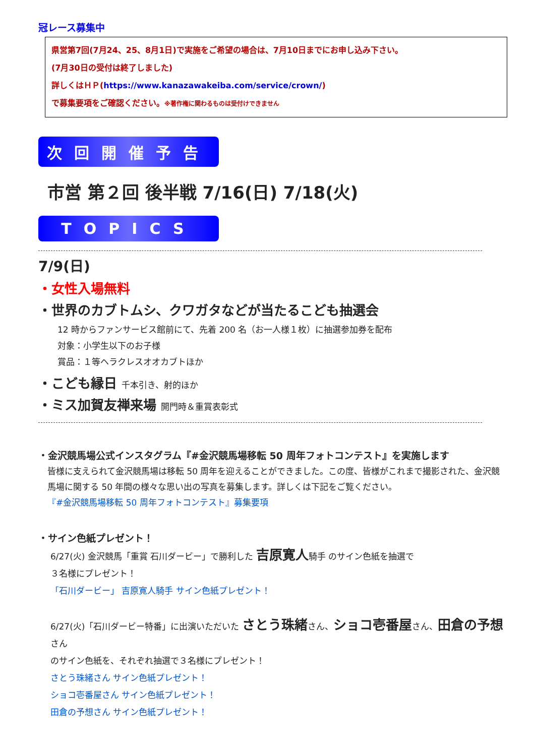冠レース募集中
県営第7回(7月24、25、8月1日)で実施をご希望の場合は、7月10日までにお申し込み下さい。
(7月30日の受付は終了しました)
詳しくはＨＰ(https://www.kanazawakeiba.com/service/crown/)
で募集要項をご確認ください。※著作権に関わるものは受付けできません
次回開催予告
市営 第２回 後半戦 7/16(日) 7/18(火)
TOPICS
7/9(日)
・女性入場無料
・世界のカブトムシ、クワガタなどが当たるこども抽選会
12 時からファンサービス館前にて、先着 200 名（お一人様１枚）に抽選参加券を配布
対象：小学生以下のお子様
賞品：１等ヘラクレスオオカブトほか
・こども縁日 千本引き、射的ほか
・ミス加賀友禅来場 開門時＆重賞表彰式
・金沢競馬場公式インスタグラム『#金沢競馬場移転 50 周年フォトコンテスト』を実施します
皆様に支えられて金沢競馬場は移転 50 周年を迎えることができました。この度、皆様がこれまで撮影された、金沢競馬場に関する 50 年間の様々な思い出の写真を募集します。詳しくは下記をご覧ください。
『#金沢競馬場移転 50 周年フォトコンテスト』募集要項
・サイン色紙プレゼント！
6/27(火) 金沢競馬「重賞 石川ダービー」で勝利した 吉原寛人騎手 のサイン色紙を抽選で
３名様にプレゼント！
「石川ダービー」 吉原寛人騎手 サイン色紙プレゼント！
6/27(火)「石川ダービー特番」に出演いただいた さとう珠緒さん、ショコ壱番屋さん、田倉の予想さん
のサイン色紙を、それぞれ抽選で３名様にプレゼント！
さとう珠緒さん サイン色紙プレゼント！
ショコ壱番屋さん サイン色紙プレゼント！
田倉の予想さん サイン色紙プレゼント！